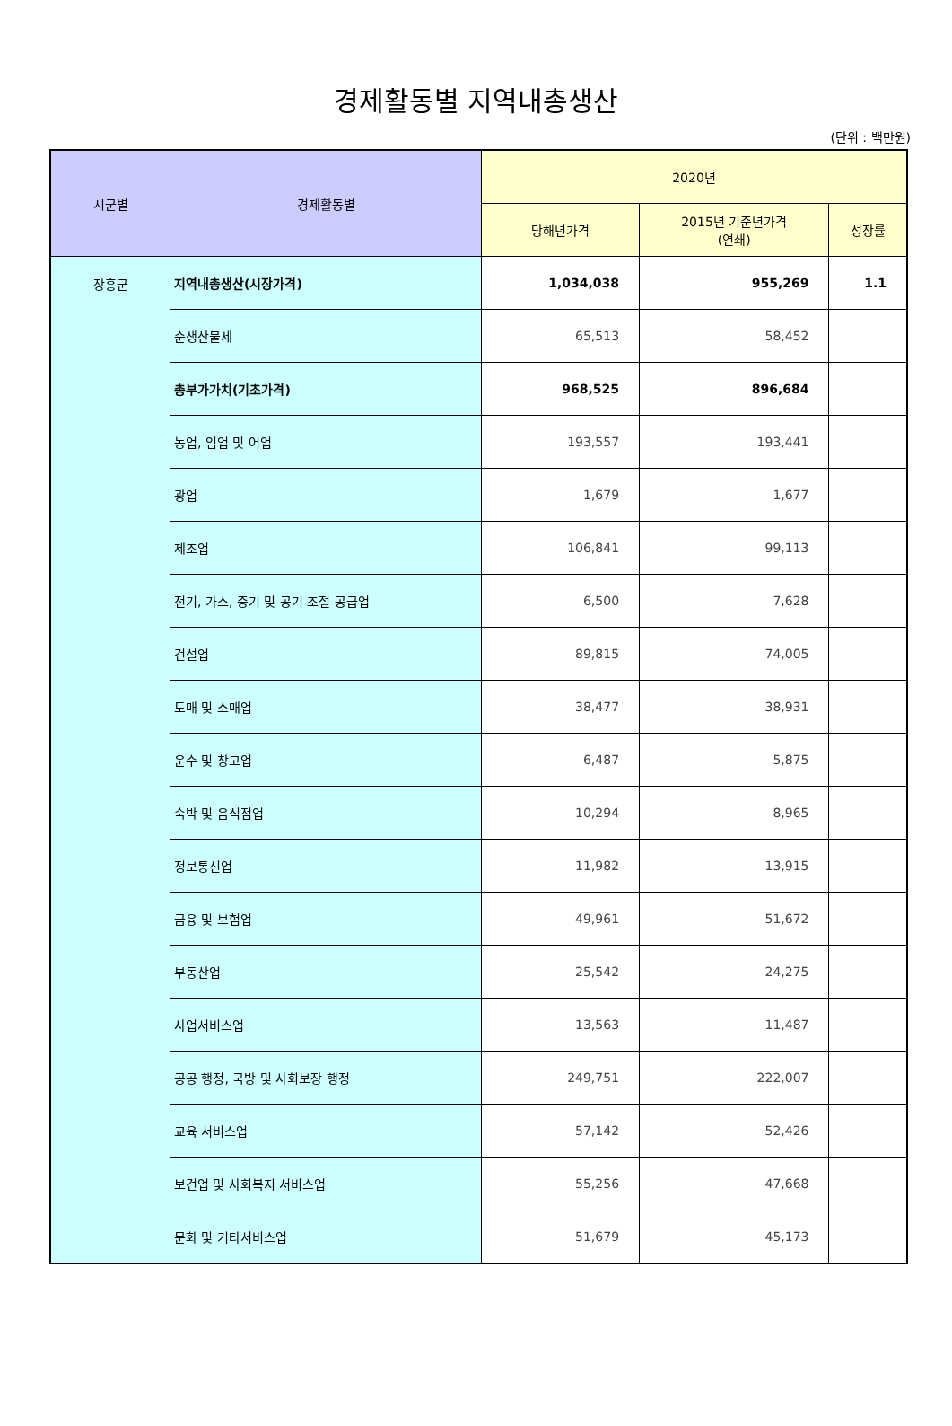경제활동별 지역내총생산
(단위 : 백만원)
| 시군별 | 경제활동별 | 2020년 | | |
| --- | --- | --- | --- | --- |
| | | 당해년가격 | 2015년 기준년가격 (연쇄) | 성장률 |
| 장흥군 | 지역내총생산(시장가격) | 1,034,038 | 955,269 | 1.1 |
| | 순생산물세 | 65,513 | 58,452 | |
| | 총부가가치(기초가격) | 968,525 | 896,684 | |
| | 농업, 임업 및 어업 | 193,557 | 193,441 | |
| | 광업 | 1,679 | 1,677 | |
| | 제조업 | 106,841 | 99,113 | |
| | 전기, 가스, 증기 및 공기 조절 공급업 | 6,500 | 7,628 | |
| | 건설업 | 89,815 | 74,005 | |
| | 도매 및 소매업 | 38,477 | 38,931 | |
| | 운수 및 창고업 | 6,487 | 5,875 | |
| | 숙박 및 음식점업 | 10,294 | 8,965 | |
| | 정보통신업 | 11,982 | 13,915 | |
| | 금융 및 보험업 | 49,961 | 51,672 | |
| | 부동산업 | 25,542 | 24,275 | |
| | 사업서비스업 | 13,563 | 11,487 | |
| | 공공 행정, 국방 및 사회보장 행정 | 249,751 | 222,007 | |
| | 교육 서비스업 | 57,142 | 52,426 | |
| | 보건업 및 사회복지 서비스업 | 55,256 | 47,668 | |
| | 문화 및 기타서비스업 | 51,679 | 45,173 | |